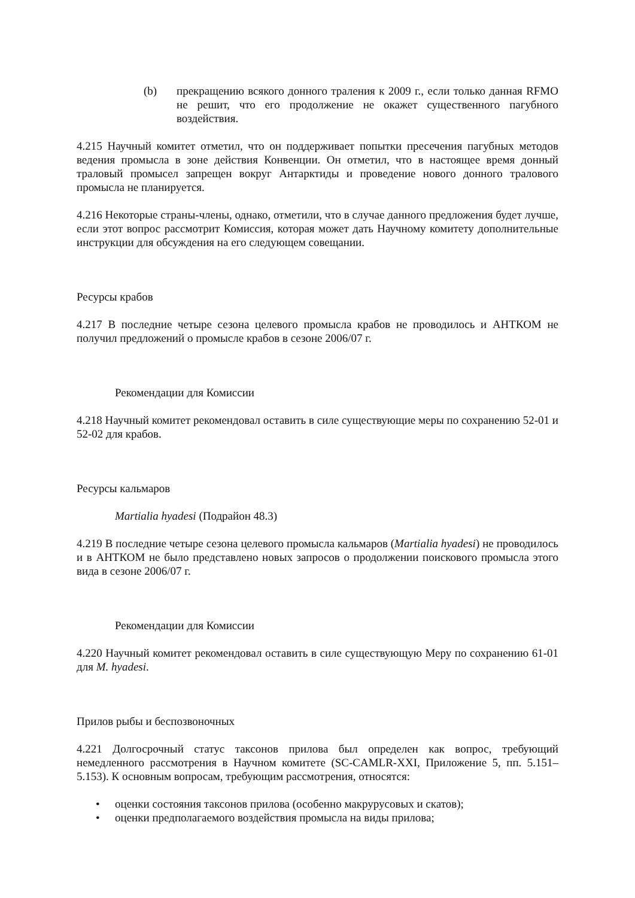(b) прекращению всякого донного траления к 2009 г., если только данная RFMO не решит, что его продолжение не окажет существенного пагубного воздействия.
4.215 Научный комитет отметил, что он поддерживает попытки пресечения пагубных методов ведения промысла в зоне действия Конвенции. Он отметил, что в настоящее время донный траловый промысел запрещен вокруг Антарктиды и проведение нового донного тралового промысла не планируется.
4.216 Некоторые страны-члены, однако, отметили, что в случае данного предложения будет лучше, если этот вопрос рассмотрит Комиссия, которая может дать Научному комитету дополнительные инструкции для обсуждения на его следующем совещании.
Ресурсы крабов
4.217 В последние четыре сезона целевого промысла крабов не проводилось и АНТКОМ не получил предложений о промысле крабов в сезоне 2006/07 г.
Рекомендации для Комиссии
4.218 Научный комитет рекомендовал оставить в силе существующие меры по сохранению 52-01 и 52-02 для крабов.
Ресурсы кальмаров
Martialia hyadesi (Подрайон 48.3)
4.219 В последние четыре сезона целевого промысла кальмаров (Martialia hyadesi) не проводилось и в АНТКОМ не было представлено новых запросов о продолжении поискового промысла этого вида в сезоне 2006/07 г.
Рекомендации для Комиссии
4.220 Научный комитет рекомендовал оставить в силе существующую Меру по сохранению 61-01 для M. hyadesi.
Прилов рыбы и беспозвоночных
4.221 Долгосрочный статус таксонов прилова был определен как вопрос, требующий немедленного рассмотрения в Научном комитете (SC-CAMLR-XXI, Приложение 5, пп. 5.151–5.153). К основным вопросам, требующим рассмотрения, относятся:
• оценки состояния таксонов прилова (особенно макрурусовых и скатов);
• оценки предполагаемого воздействия промысла на виды прилова;